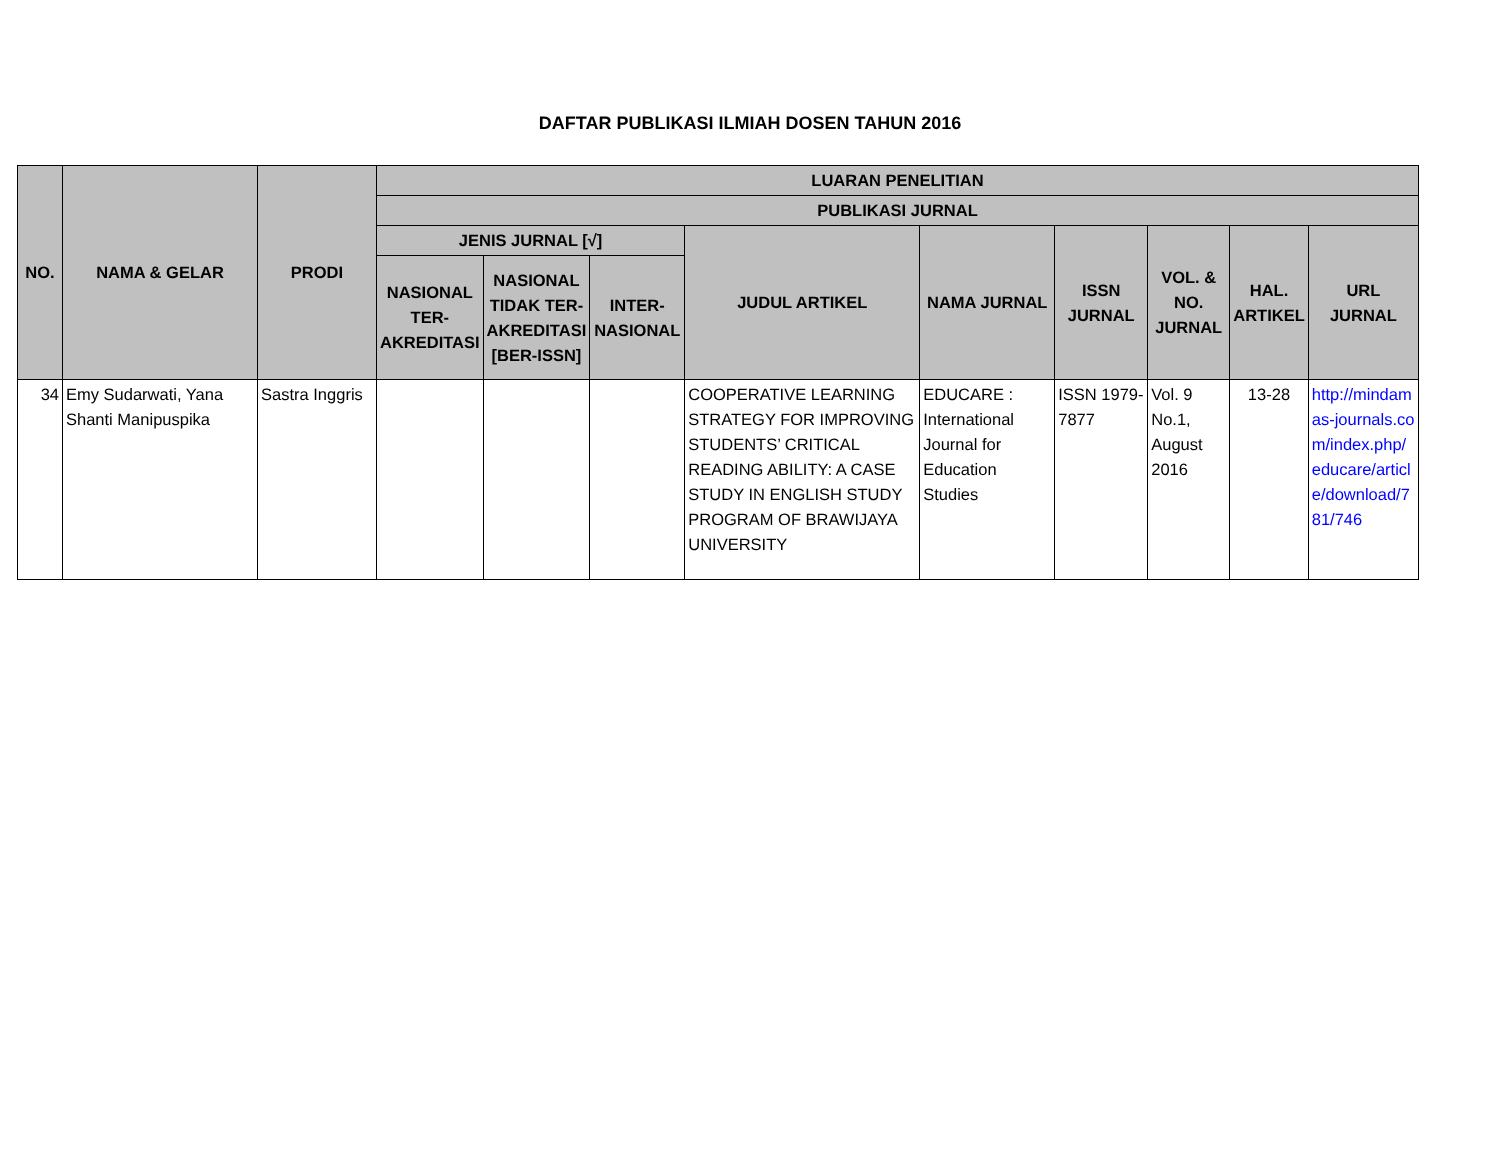DAFTAR PUBLIKASI ILMIAH DOSEN TAHUN 2016
| NO. | NAMA & GELAR | PRODI | LUARAN PENELITIAN | | | | | | | | |
| --- | --- | --- | --- | --- | --- | --- | --- | --- | --- | --- | --- |
| | | | PUBLIKASI JURNAL | | | | | | | | |
| | | | JENIS JURNAL [√] | | | JUDUL ARTIKEL | NAMA JURNAL | ISSN JURNAL | VOL. & NO. JURNAL | HAL. ARTIKEL | URL JURNAL |
| | | | NASIONAL TER-AKREDITASI | NASIONAL TIDAK TER-AKREDITASI [BER-ISSN] | INTER-NASIONAL | | | | | | |
| 34 | Emy Sudarwati, Yana Shanti Manipuspika | Sastra Inggris | | | | COOPERATIVE LEARNING STRATEGY FOR IMPROVING STUDENTS’ CRITICAL READING ABILITY: A CASE STUDY IN ENGLISH STUDY PROGRAM OF BRAWIJAYA UNIVERSITY | EDUCARE : International Journal for Education Studies | ISSN 1979-7877 | Vol. 9 No.1, August 2016 | 13-28 | http://mindamas-journals.com/index.php/educare/article/download/781/746 |